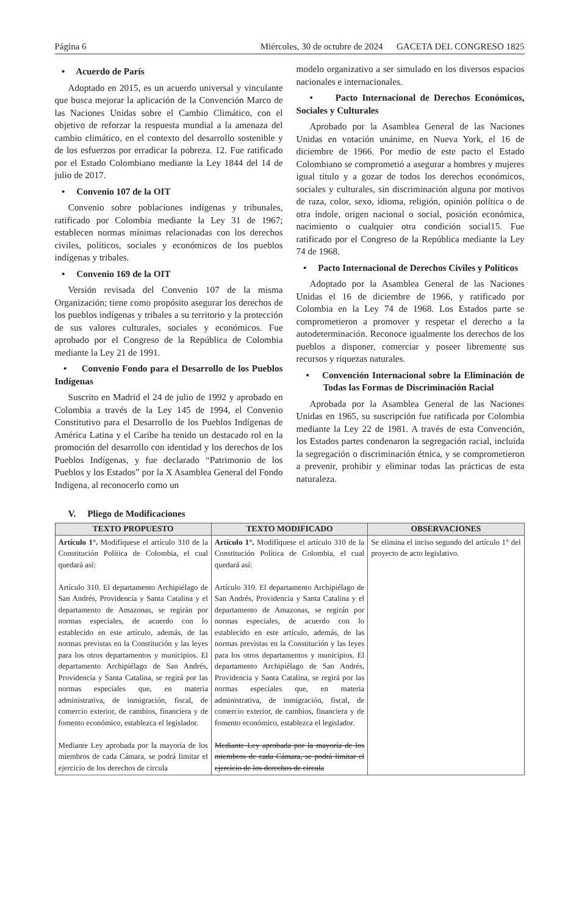Página 6 Miércoles, 30 de octubre de 2024 GACETA DEL CONGRESO 1825
• Acuerdo de París
Adoptado en 2015, es un acuerdo universal y vinculante que busca mejorar la aplicación de la Convención Marco de las Naciones Unidas sobre el Cambio Climático, con el objetivo de reforzar la respuesta mundial a la amenaza del cambio climático, en el contexto del desarrollo sostenible y de los esfuerzos por erradicar la pobreza. 12. Fue ratificado por el Estado Colombiano mediante la Ley 1844 del 14 de julio de 2017.
• Convenio 107 de la OIT
Convenio sobre poblaciones indígenas y tribunales, ratificado por Colombia mediante la Ley 31 de 1967; establecen normas mínimas relacionadas con los derechos civiles, políticos, sociales y económicos de los pueblos indígenas y tribales.
• Convenio 169 de la OIT
Versión revisada del Convenio 107 de la misma Organización; tiene como propósito asegurar los derechos de los pueblos indígenas y tribales a su territorio y la protección de sus valores culturales, sociales y económicos. Fue aprobado por el Congreso de la República de Colombia mediante la Ley 21 de 1991.
• Convenio Fondo para el Desarrollo de los Pueblos Indígenas
Suscrito en Madrid el 24 de julio de 1992 y aprobado en Colombia a través de la Ley 145 de 1994, el Convenio Constitutivo para el Desarrollo de los Pueblos Indígenas de América Latina y el Caribe ha tenido un destacado rol en la promoción del desarrollo con identidad y los derechos de los Pueblos Indígenas, y fue declarado “Patrimonio de los Pueblos y los Estados” por la X Asamblea General del Fondo Indígena, al reconocerlo como un
modelo organizativo a ser simulado en los diversos espacios nacionales e internacionales.
• Pacto Internacional de Derechos Económicos, Sociales y Culturales
Aprobado por la Asamblea General de las Naciones Unidas en votación unánime, en Nueva York, el 16 de diciembre de 1966. Por medio de este pacto el Estado Colombiano se comprometió a asegurar a hombres y mujeres igual título y a gozar de todos los derechos económicos, sociales y culturales, sin discriminación alguna por motivos de raza, color, sexo, idioma, religión, opinión política o de otra índole, origen nacional o social, posición económica, nacimiento o cualquier otra condición social15. Fue ratificado por el Congreso de la República mediante la Ley 74 de 1968.
• Pacto Internacional de Derechos Civiles y Políticos
Adoptado por la Asamblea General de las Naciones Unidas el 16 de diciembre de 1966, y ratificado por Colombia en la Ley 74 de 1968. Los Estados parte se comprometieron a promover y respetar el derecho a la autodeterminación. Reconoce igualmente los derechos de los pueblos a disponer, comerciar y poseer libremente sus recursos y riquezas naturales.
• Convención Internacional sobre la Eliminación de Todas las Formas de Discriminación Racial
Aprobada por la Asamblea General de las Naciones Unidas en 1965, su suscripción fue ratificada por Colombia mediante la Ley 22 de 1981. A través de esta Convención, los Estados partes condenaron la segregación racial, incluida la segregación o discriminación étnica, y se comprometieron a prevenir, prohibir y eliminar todas las prácticas de esta naturaleza.
V. Pliego de Modificaciones
| TEXTO PROPUESTO | TEXTO MODIFICADO | OBSERVACIONES |
| --- | --- | --- |
| Artículo 1°. Modifíquese el artículo 310 de la Constitución Política de Colombia, el cual quedará así: Artículo 310. El departamento Archipiélago de San Andrés, Providencia y Santa Catalina y el departamento de Amazonas, se regirán por normas especiales, de acuerdo con lo establecido en este artículo, además, de las normas previstas en la Constitución y las leyes para los otros departamentos y municipios. El departamento Archipiélago de San Andrés, Providencia y Santa Catalina, se regirá por las normas especiales que, en materia administrativa, de inmigración, fiscal, de comercio exterior, de cambios, financiera y de fomento económico, establezca el legislador. Mediante Ley aprobada por la mayoría de los miembros de cada Cámara, se podrá limitar el ejercicio de los derechos de circula | Artículo 1°. Modifíquese el artículo 310 de la Constitución Política de Colombia, el cual quedará así: Artículo 310. El departamento Archipiélago de San Andrés, Providencia y Santa Catalina y el departamento de Amazonas, se regirán por normas especiales, de acuerdo con lo establecido en este artículo, además, de las normas previstas en la Constitución y las leyes para los otros departamentos y municipios. El departamento Archipiélago de San Andrés, Providencia y Santa Catalina, se regirá por las normas especiales que, en materia administrativa, de inmigración, fiscal, de comercio exterior, de cambios, financiera y de fomento económico, establezca el legislador. Mediante Ley aprobada por la mayoría de los miembros de cada Cámara, se podrá limitar el ejercicio de los derechos de circula | Se elimina el inciso segundo del artículo 1° del proyecto de acto legislativo. |